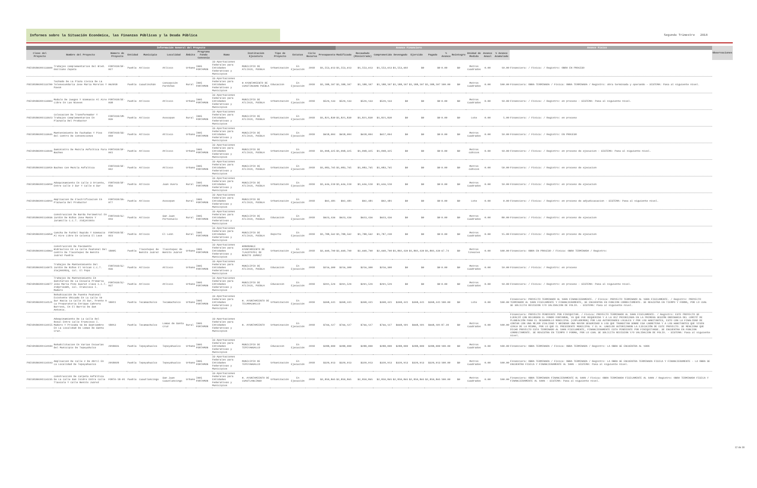Informes sobre la Situación Económica, las Finanzas Públicas y la Deuda Pública
Segundo Trimestre 2018
| Información General del Proyecto | | | | | | | | | | | | | | Avance Financiero | | | | | | | | | Avance Físico | | | Observaciones |
| --- | --- | --- | --- | --- | --- | --- | --- | --- | --- | --- | --- | --- | --- | --- | --- | --- | --- | --- | --- | --- | --- | --- | --- | --- | --- | --- |
| Clave del Proyecto | Nombre del Proyecto | Número de Proyecto | Entidad | Municipio | Localidad | Ámbito | Programa Fondo Convenio | Ramo | Institución Ejecutora | Tipo de Proyecto | Estatus | Ciclo Recurso | Presupuesto | Modificado | Recaudado (Ministrado) | Comprometido | Devengado | Ejercido | Pagado | % Avance | Reintegro | Unidad de Medida | Avance Anual | % Avance Acumulado | | |
| PUE18180201133699 | Trabajos Complementarios Del Blvd. Emiliano Zapata | FORTA18/SF-027 | Puebla | Atlixco | Atlixco | Urbano | I005 FORTAMUN | 33-Aportaciones Federales para Entidades Federativas y Municipios | MUNICIPIO DE ATLIXCO, PUEBLA | Urbanización | En Ejecución | 2018 | $1,553,613 | $1,553,613 | $1,553,613 | $1,553,613 | $1,553,602 | $0 | $0 | 0.00 | $0 | Metros Cuadrados | 0.00 | 10.00 | Financiera: / Física: / Registro: OBRA EN PROCESO | |
| PUE18180201133709 | Techado De La Plaza Civica De La Telesecundaria Jose Maria Morelos Y Pavon | 062018 | Puebla | Cuautinchán | Concepción Pardiñas | Rural | I005 FORTAMUN | 33-Aportaciones Federales para Entidades Federativas y Municipios | H AYUNTAMIENTO DE CUAUTINCHAN PUEBLA | Educación | En Ejecución | 2018 | $1,188,107 | $1,188,107 | $1,188,107 | $1,188,107 | $1,188,107 | $1,188,107 | $1,188,107 | 100.00 | $0 | Metros Cuadrados | 0.00 | 100.00 | Financiera: OBRA TERMINADA / Física: OBRA TERMINADA / Registro: obra terminada y operando - SISTEMA: Pasa al siguiente nivel. | |
| PUE18180201133903 | Modulo De Juegos Y Gimnasio Al Aire Libre En Las Nieves | FORTA18/SE-038 | Puebla | Atlixco | Atlixco | Urbano | I005 FORTAMUN | 33-Aportaciones Federales para Entidades Federativas y Municipios | MUNICIPIO DE ATLIXCO, PUEBLA | Urbanización | En Ejecución | 2018 | $529,133 | $529,133 | $529,133 | $529,133 | $0 | $0 | $0 | 0.00 | $0 | Metros Cuadrados | 0.00 | 10.00 | Financiera: / Física: / Registro: en proceso - SISTEMA: Pasa al siguiente nivel. | |
| PUE18180201133923 | Colocacion De Transformador Y Trabajos Complementarios En Plazuela Del Productor | FORTA18/UM-039 | Puebla | Atlixco | Axocopan | Rural | I005 FORTAMUN | 33-Aportaciones Federales para Entidades Federativas y Municipios | MUNICIPIO DE ATLIXCO, PUEBLA | Urbanización | En Ejecución | 2018 | $1,821,830 | $1,821,830 | $1,821,830 | $1,821,830 | $0 | $0 | $0 | 0.00 | $0 | Lote | 0.00 | 5.00 | Financiera: / Física: / Registro: en proceso | |
| PUE18180201133935 | Mantenimiento De Fachadas Y Piso Del Centro De Convenciones | FORTA18/SS-040 | Puebla | Atlixco | Atlixco | Urbano | I005 FORTAMUN | 33-Aportaciones Federales para Entidades Federativas y Municipios | MUNICIPIO DE ATLIXCO, PUEBLA | Urbanización | En Ejecución | 2018 | $618,004 | $618,004 | $618,004 | $617,094 | $0 | $0 | $0 | 0.00 | $0 | Metros Cuadrados | 0.00 | 10.00 | Financiera: / Física: / Registro: EN PROCESO | |
| PUE18180201133946 | Suministro De Mezcla Asfaltica Para Bacheo | FORTA18/SF-041 | Puebla | Atlixco | Atlixco | Urbano | I005 FORTAMUN | 33-Aportaciones Federales para Entidades Federativas y Municipios | MUNICIPIO DE ATLIXCO, PUEBLA | Urbanización | En Ejecución | 2018 | $1,098,325 | $1,098,325 | $1,098,325 | $1,098,325 | $0 | $0 | $0 | 0.00 | $0 | Metros cúbicos | 0.00 | 10.00 | Financiera: / Física: / Registro: en proceso de ejecucion - SISTEMA: Pasa al siguiente nivel. | |
| PUE18180201133959 | Bacheo Con Mezcla Asfaltica | FORTA18/SF-042 | Puebla | Atlixco | Atlixco | Urbano | I005 FORTAMUN | 33-Aportaciones Federales para Entidades Federativas y Municipios | MUNICIPIO DE ATLIXCO, PUEBLA | Urbanización | En Ejecución | 2018 | $1,083,765 | $1,083,765 | $1,083,765 | $1,083,765 | $0 | $0 | $0 | 0.00 | $0 | Metros cúbicos | 0.00 | 50.00 | Financiera: / Física: / Registro: en proceso de ejecucion | |
| PUE18180201134010 | Adoquinamiento En Calle 3 Oriente, Entre Calle 2 Sur Y Calle 6 Sur | FORTA18/SF-056 | Puebla | Atlixco | Juan Uvera | Rural | I005 FORTAMUN | 33-Aportaciones Federales para Entidades Federativas y Municipios | MUNICIPIO DE ATLIXCO, PUEBLA | Urbanización | En Ejecución | 2018 | $1,646,510 | $1,646,510 | $1,646,510 | $1,646,510 | $0 | $0 | $0 | 0.00 | $0 | Metros Cuadrados | 0.00 | 10.00 | Financiera: / Física: / Registro: en proceso de ejecucion | |
| PUE18180201134019 | Ampliacion De Electrificacion En Plazuela Del Productor | FORTA18/SG-077 | Puebla | Atlixco | Axocopan | Rural | I005 FORTAMUN | 33-Aportaciones Federales para Entidades Federativas y Municipios | MUNICIPIO DE ATLIXCO, PUEBLA | Urbanización | En Ejecución | 2018 | $92,481 | $92,481 | $92,481 | $92,481 | $0 | $0 | $0 | 0.00 | $0 | Lote | 0.00 | 0.00 | Financiera: / Física: / Registro: en proceso de adjudicacacion - SISTEMA: Pasa al siguiente nivel. | |
| PUE18180201134036 | Construccion De Barda Perimetral En Jardín De Niños Jose Manzo Y Jaramillo C.C.T. 21djn1102x | FORTA18/SJ-019 | Puebla | Atlixco | San Juan Portezuelo | Rural | I005 FORTAMUN | 33-Aportaciones Federales para Entidades Federativas y Municipios | MUNICIPIO DE ATLIXCO, PUEBLA | Educación | En Ejecución | 2018 | $623,436 | $623,436 | $623,436 | $623,436 | $0 | $0 | $0 | 0.00 | $0 | Metros Cuadrados | 0.00 | 80.00 | Financiera: / Física: / Registro: en proceso de ejecucion | |
| PUE18180201134050 | Cancha De Futbol Rapido Y Gimnacio Al Aire Libre En Colonia El Leon | FORTA18/SE-023 | Puebla | Atlixco | El León | Rural | I005 FORTAMUN | 33-Aportaciones Federales para Entidades Federativas y Municipios | MUNICIPIO DE ATLIXCO, PUEBLA | Deporte | En Ejecución | 2018 | $1,788,562 | $1,788,562 | $1,788,562 | $1,787,240 | $0 | $0 | $0 | 0.00 | $0 | Metros Cuadrados | 0.00 | 15.00 | Financiera: / Física: / Registro: en proceso de ejecucion | |
| PUE18180201134063 | Construcción De Pavimento Hidráulico En La Calle Peatonal Del Centro De Tlacotepec De Benito Juárez Puebla | 18005 | Puebla | Tlacotepec de Benito Juárez | Tlacotepec de Benito Juárez | Urbano | I005 FORTAMUN | 33-Aportaciones Federales para Entidades Federativas y Municipios | HONORABLE AYUNTAMIENTO DE TLACOTEPEC DE BENITO JUÁREZ | Urbanización | En Ejecución | 2018 | $2,660,790 | $2,660,790 | $2,660,790 | $2,660,790 | $1,802,439 | $1,802,439 | $1,802,439 | 67.74 | $0 | Metros lineales | 0.00 | 100.00 | Financiera: OBRA EN PROCESO / Física: OBRA TERMINADA / Registro: | |
| PUE18180201134071 | Trabajos De Mantenimiento Del Jardín De Niños El Volcan C.C.T. 21ejn0282q, Col. El Popo | FORTA18/SJ-036 | Puebla | Atlixco | Atlixco | Urbano | I005 FORTAMUN | 33-Aportaciones Federales para Entidades Federativas y Municipios | MUNICIPIO DE ATLIXCO, PUEBLA | Educación | En Ejecución | 2018 | $216,300 | $216,300 | $216,300 | $216,300 | $0 | $0 | $0 | 0.00 | $0 | Metros Cuadrados | 0.00 | 10.00 | Financiera: / Física: / Registro: en proceso | |
| PUE18180201134077 | Trabajos De Mantenimiento En Sanitarios De La Escuela Primaria Jose María Pino Suarez Clave C.C.T. 21dpr1330h, Col. Francisco I. Madero | FORTA18/SJ-037 | Puebla | Atlixco | Atlixco | Urbano | I005 FORTAMUN | 33-Aportaciones Federales para Entidades Federativas y Municipios | MUNICIPIO DE ATLIXCO, PUEBLA | Educación | En Ejecución | 2018 | $291,529 | $291,529 | $291,529 | $291,529 | $0 | $0 | $0 | 0.00 | $0 | Metros Cuadrados | 0.00 | 10.00 | Financiera: / Física: / Registro: en proceso - SISTEMA: Pasa al siguiente nivel. | |
| PUE18180201134121 | Rehubicación De Puente Peatonal Existente Ubicado En La Calle 19 Sur Hacia La Calle 21 Sur, Frente A La Preparatoria Enrique Cabrera Barroso, En El Barrio De San Antonio. | 18011 | Puebla | Tecamachalco | Tecamachalco | Urbano | I005 FORTAMUN | 33-Aportaciones Federales para Entidades Federativas y Municipios | H. AYUNTAMIENTO DE TECAMACHALCO | Urbanización | En Ejecución | 2018 | $398,441 | $398,441 | $398,441 | $398,441 | $398,441 | $398,441 | $398,441 | 100.00 | $0 | Lote | 0.00 | 100.00 | Financiera: PROYECTO TERMINADO AL 100% FINANCIERAMENTE. / Física: PROYECTO TERMINADO AL 100% FISICAMENTE. / Registro: PROYECTO TERMINADO AL 100% FISICAMENTE Y FINANCIERAMENTE, SE ENCUENTRA EN FUNCION CORRECTAMENTE. SE REGISTRA EN TIEMPO Y FORMA, POR LO CUAL SE SOLICITA REVISION Y/O VALIDACION DE FOLIO. - SISTEMA: Pasa al siguiente nivel. | |
| PUE18180201134155 | Adoquinamiento De La Calle Del Rosal Entre Calle Francisco I. Madero Y Privada 16 De Septiembre En La Localidad De Lomas De Santa Cruz. | 18013 | Puebla | Tecamachalco | Lomas de Santa Cruz | Rural | I005 FORTAMUN | 33-Aportaciones Federales para Entidades Federativas y Municipios | H. AYUNTAMIENTO | Urbanización | En Ejecución | 2018 | $766,127 | $766,127 | $766,127 | $766,127 | $668,101 | $668,101 | $668,101 | 87.20 | $0 | Metros Cuadrados | 0.00 | 100.00 | Financiera: PROYECTO PENDIENTE POR FINIQUITAR. / Física: PROYECTO TERMINADO AL 100% FISICAMENTE. / Registro: ESTE PROYECTO SE EJERCIÓ CON RECURSOS EL FONDO FORTAMUN, YA QUE FUE REQUERIDA Y A LA VEZ PRIORIZADA EN LA PRIMERA SESIÓN ORDINARIA DEL COMITÉ DE PLANEACIÓN PARA EL DESARROLLO MUNICIPAL (COPLADEMUN) POR LAS AUTORIDADES LOCALES Y POR LOS HABITANTES, ESTO CON LA FINALIDAD DE CONTAR CON UNA MEJOR VIALIDAD Y BRINDAR UNA MAYOR SEGURIDAD A LOS QUE TRANSITAN SOBRE ESA CARRETERA Y A LOS HABITANTES QUE VIVEN CERCA DE LA MISMA, POR LO QUE EL PRESIDENTE MUNICIPAL Y EL H. CABILDO AUTORIZARON LA EJECUCIÓN DE ESTE PROYECTO. SE MENCIONA QUE DICHO PROYECTO ESTA TERMINADO AL 100% FISICAMENTE, FINANCIERAMENTE ESTA PENDIENTE POR FINIQUITARSE. SE ENCUENTRA EN FUNCION CORRECTAMENTE. SE REGISTRA EN TIEMPO Y FORMA, POR LO CUAL SE SOLICITA REVISION Y/O VALIDACION DE FOLIO. - SISTEMA: Pasa al siguiente nivel. | |
| PUE18180201134184 | Rehabilitacion En Varias Escuelas Del Municipio De Tepeyahulco | 2018026 | Puebla | Tepeyahualco | Tepeyahualco | Urbano | I005 FORTAMUN | 33-Aportaciones Federales para Entidades Federativas y Municipios | MUNICIPIO DE TEPEYAHUALCO | Educación | En Ejecución | 2018 | $288,000 | $288,000 | $288,000 | $288,000 | $288,000 | $288,000 | $288,000 | 100.00 | $0 | Metros Cuadrados | 0.00 | 100.00 | Financiera: OBRA TERMINADA / Física: OBRA TERMINADA / Registro: LA OBRA SE ENCUENTRA AL 100% | |
| PUE18180201134193 | Ampliacion De Calle 2 De Abril En La Localidad De Tepeyahualco | 2018028 | Puebla | Tepeyahualco | Tepeyahualco | Urbano | I005 FORTAMUN | 33-Aportaciones Federales para Entidades Federativas y Municipios | MUNICIPIO DE TEPEYAHUALCO | Urbanización | En Ejecución | 2018 | $320,913 | $320,913 | $320,913 | $320,913 | $320,913 | $320,913 | $320,913 | 100.00 | $0 | Metros Cuadrados | 0.00 | 100.00 | Financiera: OBRA TERMINADA / Física: OBRA TERMINADA / Registro: LA OBRA SE ENCUENTRA TERMINADA FISICA Y FINANCIERAMENTE - LA OBRA SE ENCUENTRA FISICA Y FINANCIERAMENTE AL 100% - SISTEMA: Pasa al siguiente nivel. | |
| PUE18180201134235 | Construcción De Carpeta Asfáltica De La Calle San Isidro Entre Calle Tlaxcala Y Calle Benito Juárez | FORTA-18-01 | Puebla | Cuautlancingo | San Juan Cuautlancingo | Urbano | I005 FORTAMUN | 33-Aportaciones Federales para Entidades Federativas y Municipios | H. AYUNTAMIENTO DE CUAUTLANCINGO | Urbanización | En Ejecución | 2018 | $2,850,865 | $2,850,865 | $2,850,865 | $2,850,865 | $2,850,865 | $2,850,865 | $2,850,865 | 100.00 | $0 | Metros Cuadrados | 0.00 | 100.00 | Financiera: OBRA TERMINADA FINANCIERAMENTE AL 100% / Física: OBRA TERMINADA FISICAMENTE AL 100% / Registro: OBRA TERMINADA FISICA Y FINANCIERAMENTE AL 100% - SISTEMA: Pasa al siguiente nivel. | |
12 de 30